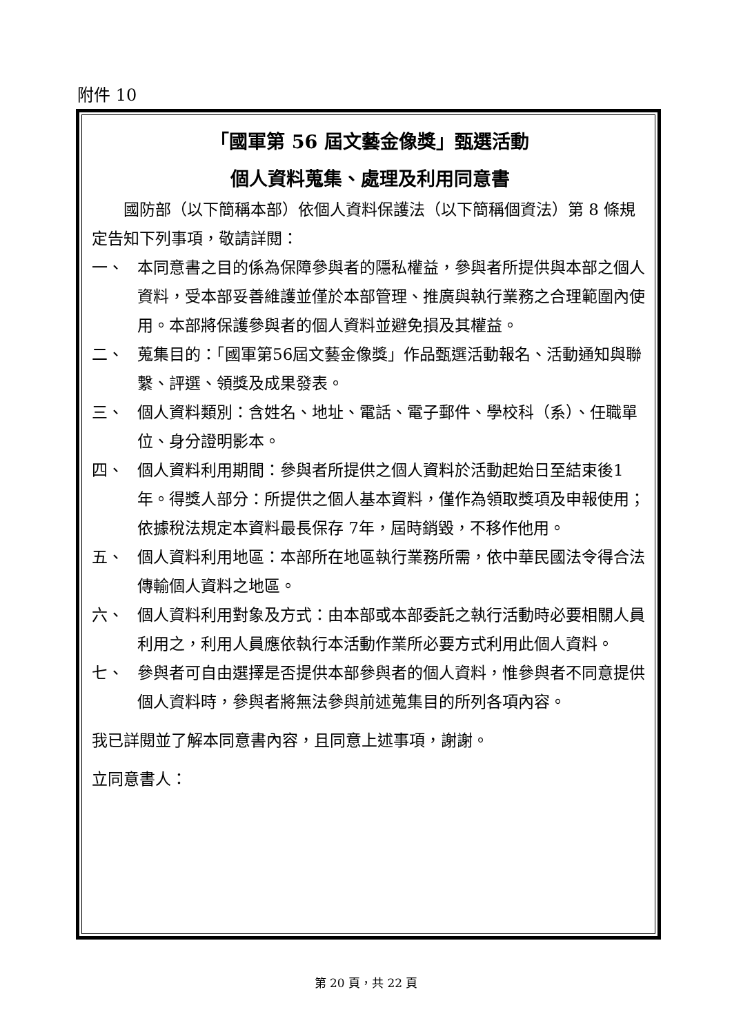附件 10
「國軍第 56 屆文藝金像獎」甄選活動
個人資料蒐集、處理及利用同意書
　　國防部（以下簡稱本部）依個人資料保護法（以下簡稱個資法）第 8 條規定告知下列事項，敬請詳閱：
一、 本同意書之目的係為保障參與者的隱私權益，參與者所提供與本部之個人資料，受本部妥善維護並僅於本部管理、推廣與執行業務之合理範圍內使用。本部將保護參與者的個人資料並避免損及其權益。
二、 蒐集目的：「國軍第56屆文藝金像獎」作品甄選活動報名、活動通知與聯繫、評選、領獎及成果發表。
三、 個人資料類別：含姓名、地址、電話、電子郵件、學校科（系）、任職單位、身分證明影本。
四、 個人資料利用期間：參與者所提供之個人資料於活動起始日至結束後1年。得獎人部分：所提供之個人基本資料，僅作為領取獎項及申報使用；依據稅法規定本資料最長保存 7年，屆時銷毀，不移作他用。
五、 個人資料利用地區：本部所在地區執行業務所需，依中華民國法令得合法傳輸個人資料之地區。
六、 個人資料利用對象及方式：由本部或本部委託之執行活動時必要相關人員利用之，利用人員應依執行本活動作業所必要方式利用此個人資料。
七、 參與者可自由選擇是否提供本部參與者的個人資料，惟參與者不同意提供個人資料時，參與者將無法參與前述蒐集目的所列各項內容。
我已詳閱並了解本同意書內容，且同意上述事項，謝謝。
立同意書人：
第 20 頁，共 22 頁